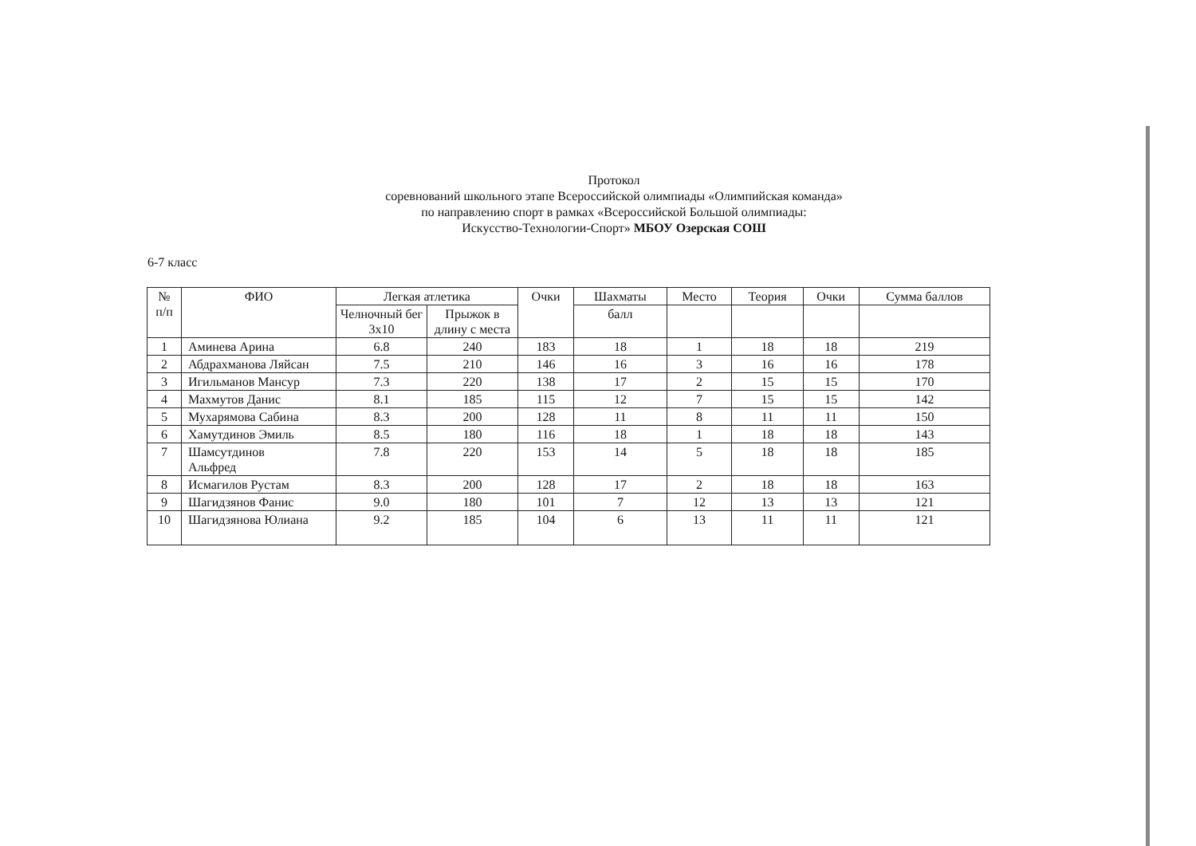Протокол
соревнований школьного этапе Всероссийской олимпиады «Олимпийская команда»
по направлению спорт в рамках «Всероссийской Большой олимпиады:
Искусство-Технологии-Спорт» МБОУ Озерская СОШ
6-7 класс
| № п/п | ФИО | Легкая атлетика | | Очки | Шахматы | Место | Теория | Очки | Сумма баллов |
| --- | --- | --- | --- | --- | --- | --- | --- | --- | --- |
| | | Челночный бег 3х10 | Прыжок в длину с места | | балл | | | | |
| 1 | Аминева Арина | 6.8 | 240 | 183 | 18 | 1 | 18 | 18 | 219 |
| 2 | Абдрахманова Ляйсан | 7.5 | 210 | 146 | 16 | 3 | 16 | 16 | 178 |
| 3 | Игильманов Мансур | 7.3 | 220 | 138 | 17 | 2 | 15 | 15 | 170 |
| 4 | Махмутов Данис | 8.1 | 185 | 115 | 12 | 7 | 15 | 15 | 142 |
| 5 | Мухарямова Сабина | 8.3 | 200 | 128 | 11 | 8 | 11 | 11 | 150 |
| 6 | Хамутдинов Эмиль | 8.5 | 180 | 116 | 18 | 1 | 18 | 18 | 143 |
| 7 | Шамсутдинов Альфред | 7.8 | 220 | 153 | 14 | 5 | 18 | 18 | 185 |
| 8 | Исмагилов Рустам | 8.3 | 200 | 128 | 17 | 2 | 18 | 18 | 163 |
| 9 | Шагидзянов Фанис | 9.0 | 180 | 101 | 7 | 12 | 13 | 13 | 121 |
| 10 | Шагидзянова Юлиана | 9.2 | 185 | 104 | 6 | 13 | 11 | 11 | 121 |